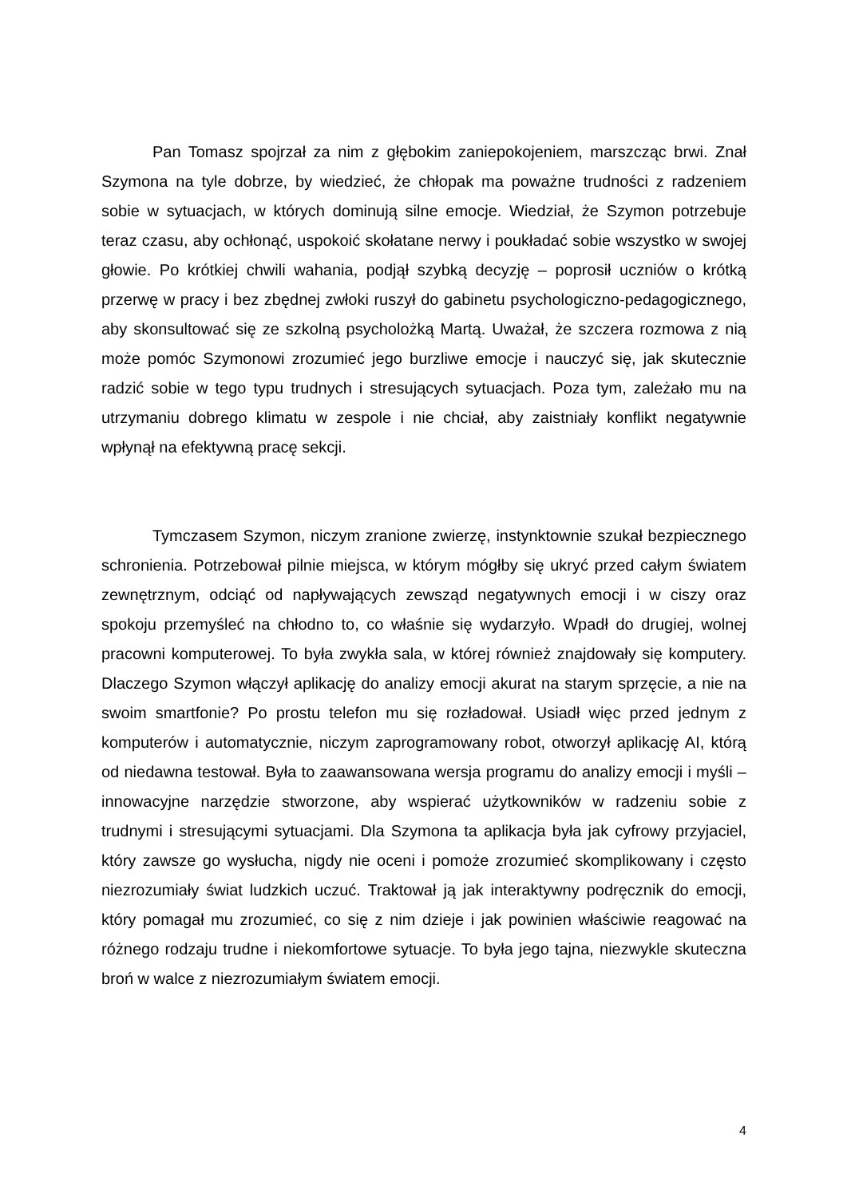Pan Tomasz spojrzał za nim z głębokim zaniepokojeniem, marszcząc brwi. Znał Szymona na tyle dobrze, by wiedzieć, że chłopak ma poważne trudności z radzeniem sobie w sytuacjach, w których dominują silne emocje. Wiedział, że Szymon potrzebuje teraz czasu, aby ochłonąć, uspokoić skołatane nerwy i poukładać sobie wszystko w swojej głowie. Po krótkiej chwili wahania, podjął szybką decyzję – poprosił uczniów o krótką przerwę w pracy i bez zbędnej zwłoki ruszył do gabinetu psychologiczno-pedagogicznego, aby skonsultować się ze szkolną psycholożką Martą. Uważał, że szczera rozmowa z nią może pomóc Szymonowi zrozumieć jego burzliwe emocje i nauczyć się, jak skutecznie radzić sobie w tego typu trudnych i stresujących sytuacjach. Poza tym, zależało mu na utrzymaniu dobrego klimatu w zespole i nie chciał, aby zaistniały konflikt negatywnie wpłynął na efektywną pracę sekcji.
Tymczasem Szymon, niczym zranione zwierzę, instynktownie szukał bezpiecznego schronienia. Potrzebował pilnie miejsca, w którym mógłby się ukryć przed całym światem zewnętrznym, odciąć od napływających zewsząd negatywnych emocji i w ciszy oraz spokoju przemyśleć na chłodno to, co właśnie się wydarzyło. Wpadł do drugiej, wolnej pracowni komputerowej. To była zwykła sala, w której również znajdowały się komputery. Dlaczego Szymon włączył aplikację do analizy emocji akurat na starym sprzęcie, a nie na swoim smartfonie? Po prostu telefon mu się rozładował. Usiadł więc przed jednym z komputerów i automatycznie, niczym zaprogramowany robot, otworzył aplikację AI, którą od niedawna testował. Była to zaawansowana wersja programu do analizy emocji i myśli – innowacyjne narzędzie stworzone, aby wspierać użytkowników w radzeniu sobie z trudnymi i stresującymi sytuacjami. Dla Szymona ta aplikacja była jak cyfrowy przyjaciel, który zawsze go wysłucha, nigdy nie oceni i pomoże zrozumieć skomplikowany i często niezrozumiały świat ludzkich uczuć. Traktował ją jak interaktywny podręcznik do emocji, który pomagał mu zrozumieć, co się z nim dzieje i jak powinien właściwie reagować na różnego rodzaju trudne i niekomfortowe sytuacje. To była jego tajna, niezwykle skuteczna broń w walce z niezrozumiałym światem emocji.
4